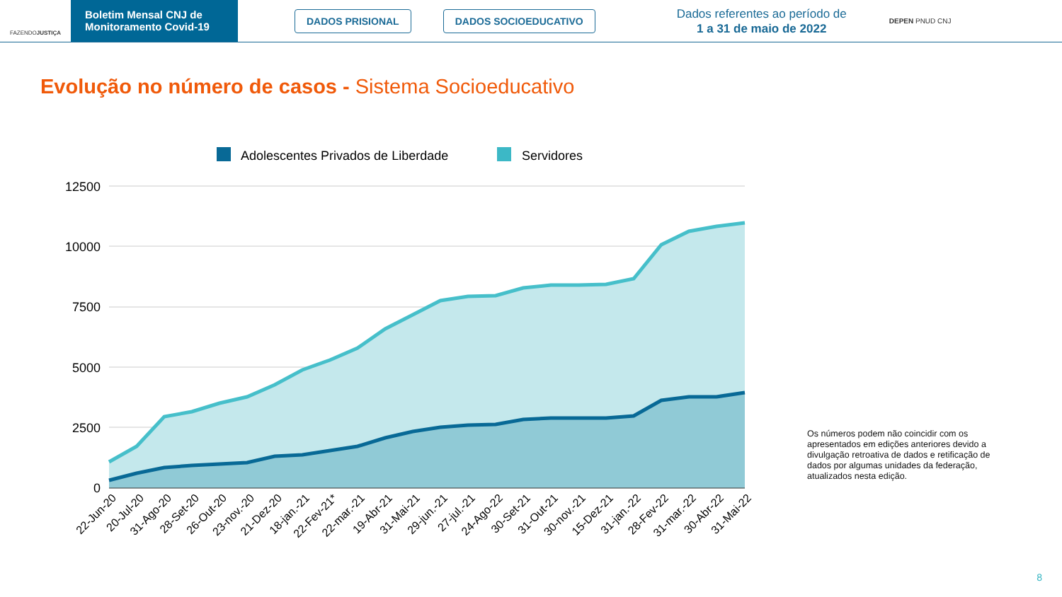FAZENDOJUSTIÇA
Boletim Mensal CNJ de
Monitoramento Covid-19
DADOS PRISIONAL DADOS SOCIOEDUCATIVO
Dados referentes ao período de
1 a 31 de maio de 2022
DEPEN PNUD CNJ
Evolução no número de casos - Sistema Socioeducativo
Adolescentes Privados de Liberdade
Servidores
12500
10000
7500
5000
2500
0
22-Jun-20
20-Jul-20
31-Ago-20
28-Set-20
26-Out-20
23-nov.-20
21-Dez-20
18-jan.-21
22-Fev-21*
22-mar.-21
19-Abr-21
31-Mai-21
29-jun.-21
27-jul.-21
24-Ago-22
30-Set-21
31-Out-21
30-nov.-21
15-Dez-21
31-jan.-22
28-Fev-22
31-mar.-22
30-Abr-22
31-Mai-22
Os números podem não coincidir com os apresentados em edições anteriores devido a divulgação retroativa de dados e retificação de dados por algumas unidades da federação, atualizados nesta edição.
8